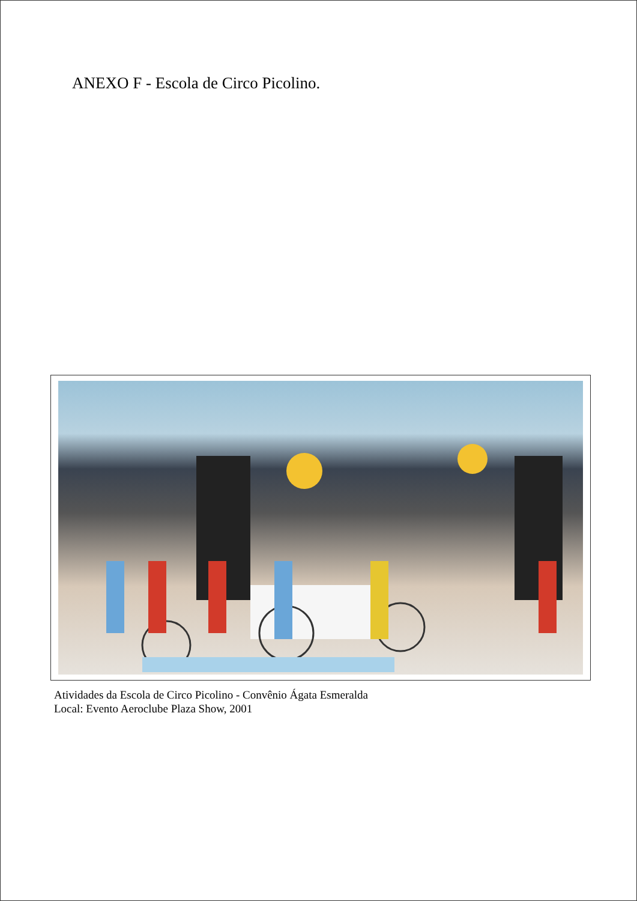ANEXO F - Escola de Circo Picolino.
Atividades da Escola de Circo Picolino - Convênio Ágata Esmeralda
Local: Evento Aeroclube Plaza Show, 2001